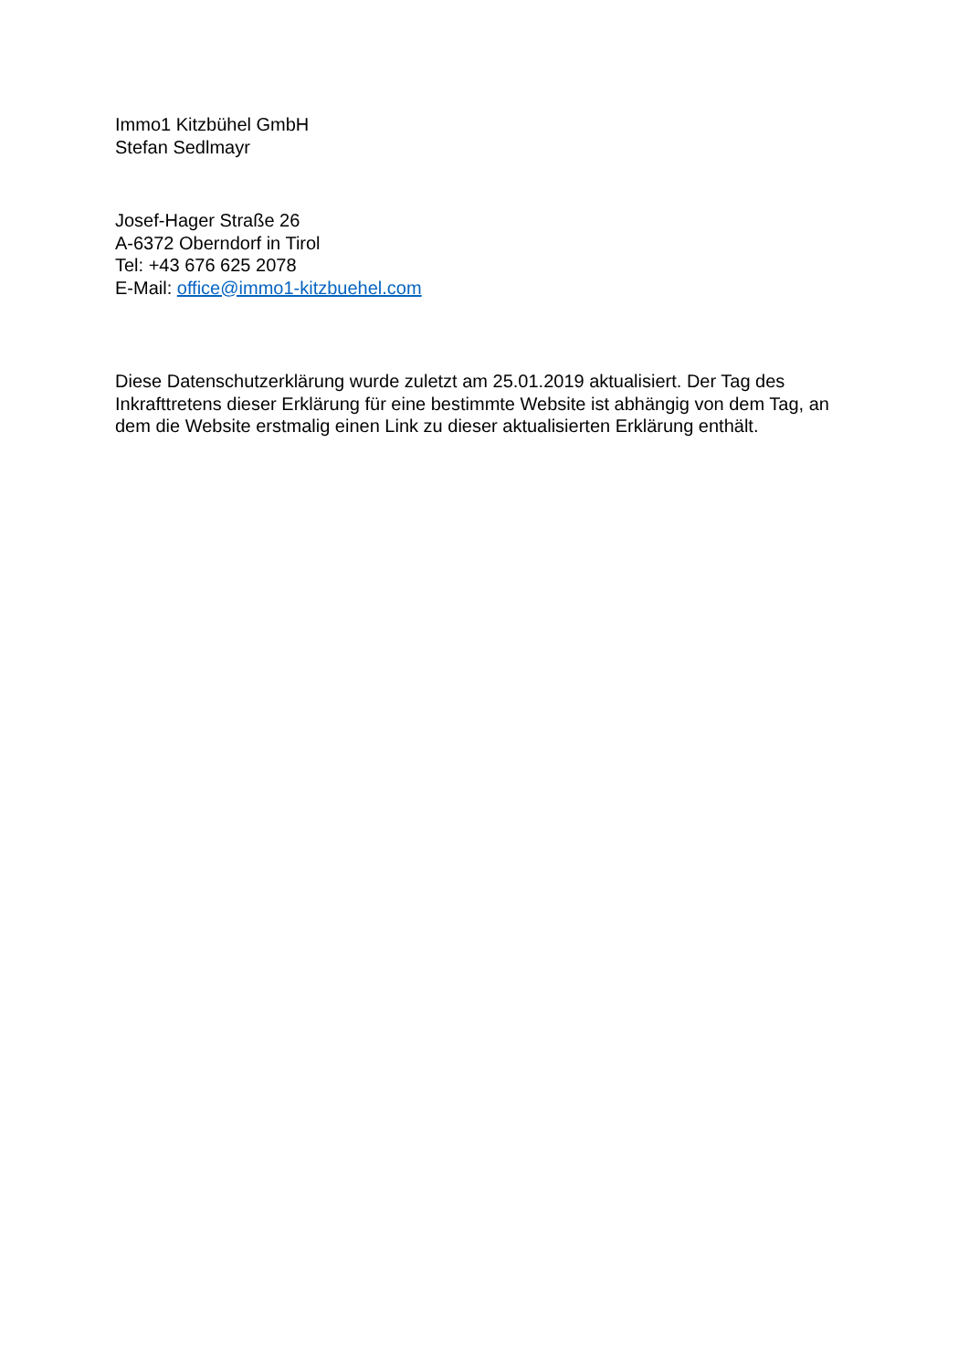Immo1 Kitzbühel GmbH
Stefan Sedlmayr
Josef-Hager Straße 26
A-6372 Oberndorf in Tirol
Tel: +43 676 625 2078
E-Mail: office@immo1-kitzbuehel.com
Diese Datenschutzerklärung wurde zuletzt am 25.01.2019 aktualisiert. Der Tag des Inkrafttretens dieser Erklärung für eine bestimmte Website ist abhängig von dem Tag, an dem die Website erstmalig einen Link zu dieser aktualisierten Erklärung enthält.